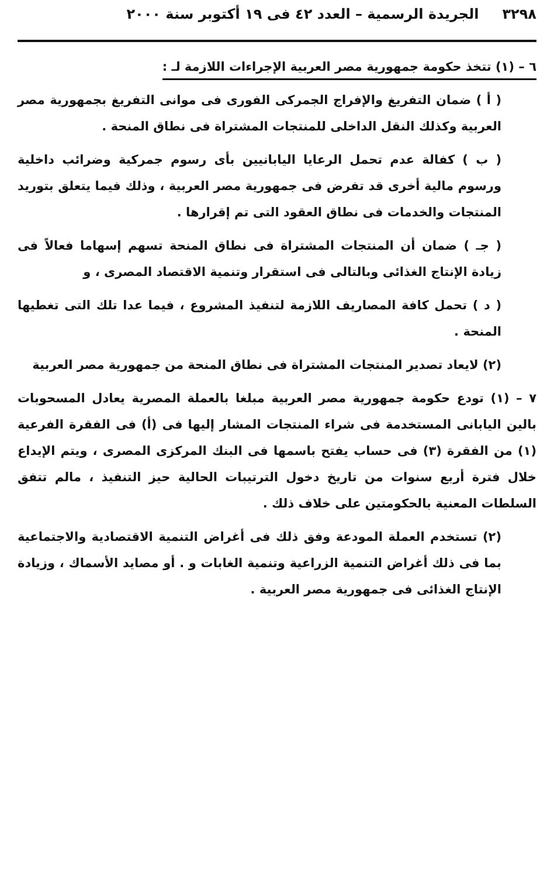٣٢٩٨ الجريدة الرسمية – العدد ٤٢ فى ١٩ أكتوبر سنة ٢٠٠٠
٦ – (١) تتخذ حكومة جمهورية مصر العربية الإجراءات اللازمة لـ :
( أ ) ضمان التفريغ والإفراج الجمركى الفورى فى موانى التفريغ بجمهورية مصر العربية وكذلك النقل الداخلى للمنتجات المشتراة فى نطاق المنحة .
( ب ) كفالة عدم تحمل الرعايا اليابانيين بأى رسوم جمركية وضرائب داخلية ورسوم مالية أخرى قد تفرض فى جمهورية مصر العربية ، وذلك فيما يتعلق بتوريد المنتجات والخدمات فى نطاق العقود التى تم إقرارها .
( جـ ) ضمان أن المنتجات المشتراة فى نطاق المنحة تسهم إسهاما فعالاً فى زيادة الإنتاج الغذائى وبالتالى فى استقرار وتنمية الاقتصاد المصرى ، و
( د ) تحمل كافة المصاريف اللازمة لتنفيذ المشروع ، فيما عدا تلك التى تغطيها المنحة .
(٢) لايعاد تصدير المنتجات المشتراة فى نطاق المنحة من جمهورية مصر العربية
٧ – (١) تودع حكومة جمهورية مصر العربية مبلغا بالعملة المصرية يعادل المسحوبات بالين اليابانى المستخدمة فى شراء المنتجات المشار إليها فى (أ) فى الفقرة الفرعية (١) من الفقرة (٣) فى حساب يفتح باسمها فى البنك المركزى المصرى ، ويتم الإيداع خلال فترة أربع سنوات من تاريخ دخول الترتيبات الحالية حيز التنفيذ ، مالم تتفق السلطات المعنية بالحكومتين على خلاف ذلك .
(٢) تستخدم العملة المودعة وفق ذلك فى أغراض التنمية الاقتصادية والاجتماعية بما فى ذلك أغراض التنمية الزراعية وتنمية الغابات و . أو مصايد الأسماك ، وزيادة الإنتاج الغذائى فى جمهورية مصر العربية .